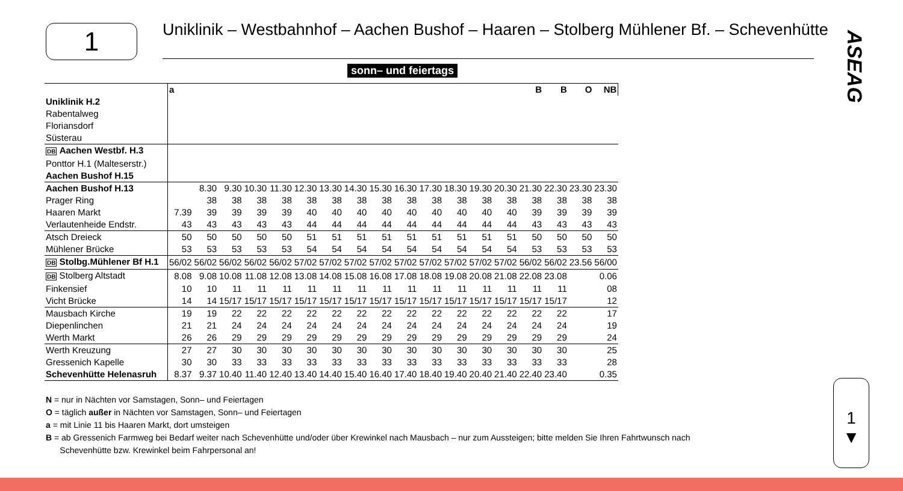1
Uniklinik – Westbahnhof – Aachen Bushof – Haaren – Stolberg Mühlener Bf. – Schevenhütte
ASEAG
sonn– und feiertags
| | a | | | | | | | | | | | | | | B | B | O | NB |
| --- | --- | --- | --- | --- | --- | --- | --- | --- | --- | --- | --- | --- | --- | --- | --- | --- | --- | --- |
| Uniklinik H.2 | | | | | | | | | | | | | | | | | | |
| Rabentalweg | | | | | | | | | | | | | | | | | | |
| Floriansdorf | | | | | | | | | | | | | | | | | | |
| Süsterau | | | | | | | | | | | | | | | | | | |
| DB Aachen Westbf. H.3 | | | | | | | | | | | | | | | | | | |
| Ponttor H.1 (Malteserstr.) | | | | | | | | | | | | | | | | | | |
| Aachen Bushof H.15 | | | | | | | | | | | | | | | | | | |
| Aachen Bushof H.13 | | 8.30 | 9.30 | 10.30 | 11.30 | 12.30 | 13.30 | 14.30 | 15.30 | 16.30 | 17.30 | 18.30 | 19.30 | 20.30 | 21.30 | 22.30 | 23.30 | 23.30 |
| Prager Ring | | 38 | 38 | 38 | 38 | 38 | 38 | 38 | 38 | 38 | 38 | 38 | 38 | 38 | 38 | 38 | 38 | 38 |
| Haaren Markt | 7.39 | 39 | 39 | 39 | 39 | 40 | 40 | 40 | 40 | 40 | 40 | 40 | 40 | 40 | 39 | 39 | 39 | 39 |
| Verlautenheide Endstr. | 43 | 43 | 43 | 43 | 43 | 44 | 44 | 44 | 44 | 44 | 44 | 44 | 44 | 44 | 43 | 43 | 43 | 43 |
| Atsch Dreieck | 50 | 50 | 50 | 50 | 50 | 51 | 51 | 51 | 51 | 51 | 51 | 51 | 51 | 51 | 50 | 50 | 50 | 50 |
| Mühlener Brücke | 53 | 53 | 53 | 53 | 53 | 54 | 54 | 54 | 54 | 54 | 54 | 54 | 54 | 54 | 53 | 53 | 53 | 53 |
| DB Stolbg.Mühlener Bf H.1 | 56/02 | 56/02 | 56/02 | 56/02 | 56/02 | 57/02 | 57/02 | 57/02 | 57/02 | 57/02 | 57/02 | 57/02 | 57/02 | 57/02 | 56/02 | 56/02 | 23.56 | 56/00 |
| DB Stolberg Altstadt | 8.08 | 9.08 | 10.08 | 11.08 | 12.08 | 13.08 | 14.08 | 15.08 | 16.08 | 17.08 | 18.08 | 19.08 | 20.08 | 21.08 | 22.08 | 23.08 | | 0.06 |
| Finkensief | 10 | 10 | 11 | 11 | 11 | 11 | 11 | 11 | 11 | 11 | 11 | 11 | 11 | 11 | 11 | 11 | | 08 |
| Vicht Brücke | 14 | 14 | 15/17 | 15/17 | 15/17 | 15/17 | 15/17 | 15/17 | 15/17 | 15/17 | 15/17 | 15/17 | 15/17 | 15/17 | 15/17 | 15/17 | | 12 |
| Mausbach Kirche | 19 | 19 | 22 | 22 | 22 | 22 | 22 | 22 | 22 | 22 | 22 | 22 | 22 | 22 | 22 | 22 | | 17 |
| Diepenlinchen | 21 | 21 | 24 | 24 | 24 | 24 | 24 | 24 | 24 | 24 | 24 | 24 | 24 | 24 | 24 | 24 | | 19 |
| Werth Markt | 26 | 26 | 29 | 29 | 29 | 29 | 29 | 29 | 29 | 29 | 29 | 29 | 29 | 29 | 29 | 29 | | 24 |
| Werth Kreuzung | 27 | 27 | 30 | 30 | 30 | 30 | 30 | 30 | 30 | 30 | 30 | 30 | 30 | 30 | 30 | 30 | | 25 |
| Gressenich Kapelle | 30 | 30 | 33 | 33 | 33 | 33 | 33 | 33 | 33 | 33 | 33 | 33 | 33 | 33 | 33 | 33 | | 28 |
| Schevenhütte Helenasruh | 8.37 | 9.37 | 10.40 | 11.40 | 12.40 | 13.40 | 14.40 | 15.40 | 16.40 | 17.40 | 18.40 | 19.40 | 20.40 | 21.40 | 22.40 | 23.40 | | 0.35 |
N = nur in Nächten vor Samstagen, Sonn– und Feiertagen
O = täglich außer in Nächten vor Samstagen, Sonn– und Feiertagen
a = mit Linie 11 bis Haaren Markt, dort umsteigen
B = ab Gressenich Farmweg bei Bedarf weiter nach Schevenhütte und/oder über Krewinkel nach Mausbach – nur zum Aussteigen; bitte melden Sie Ihren Fahrtwunsch nach
Schevenhütte bzw. Krewinkel beim Fahrpersonal an!
1
▼